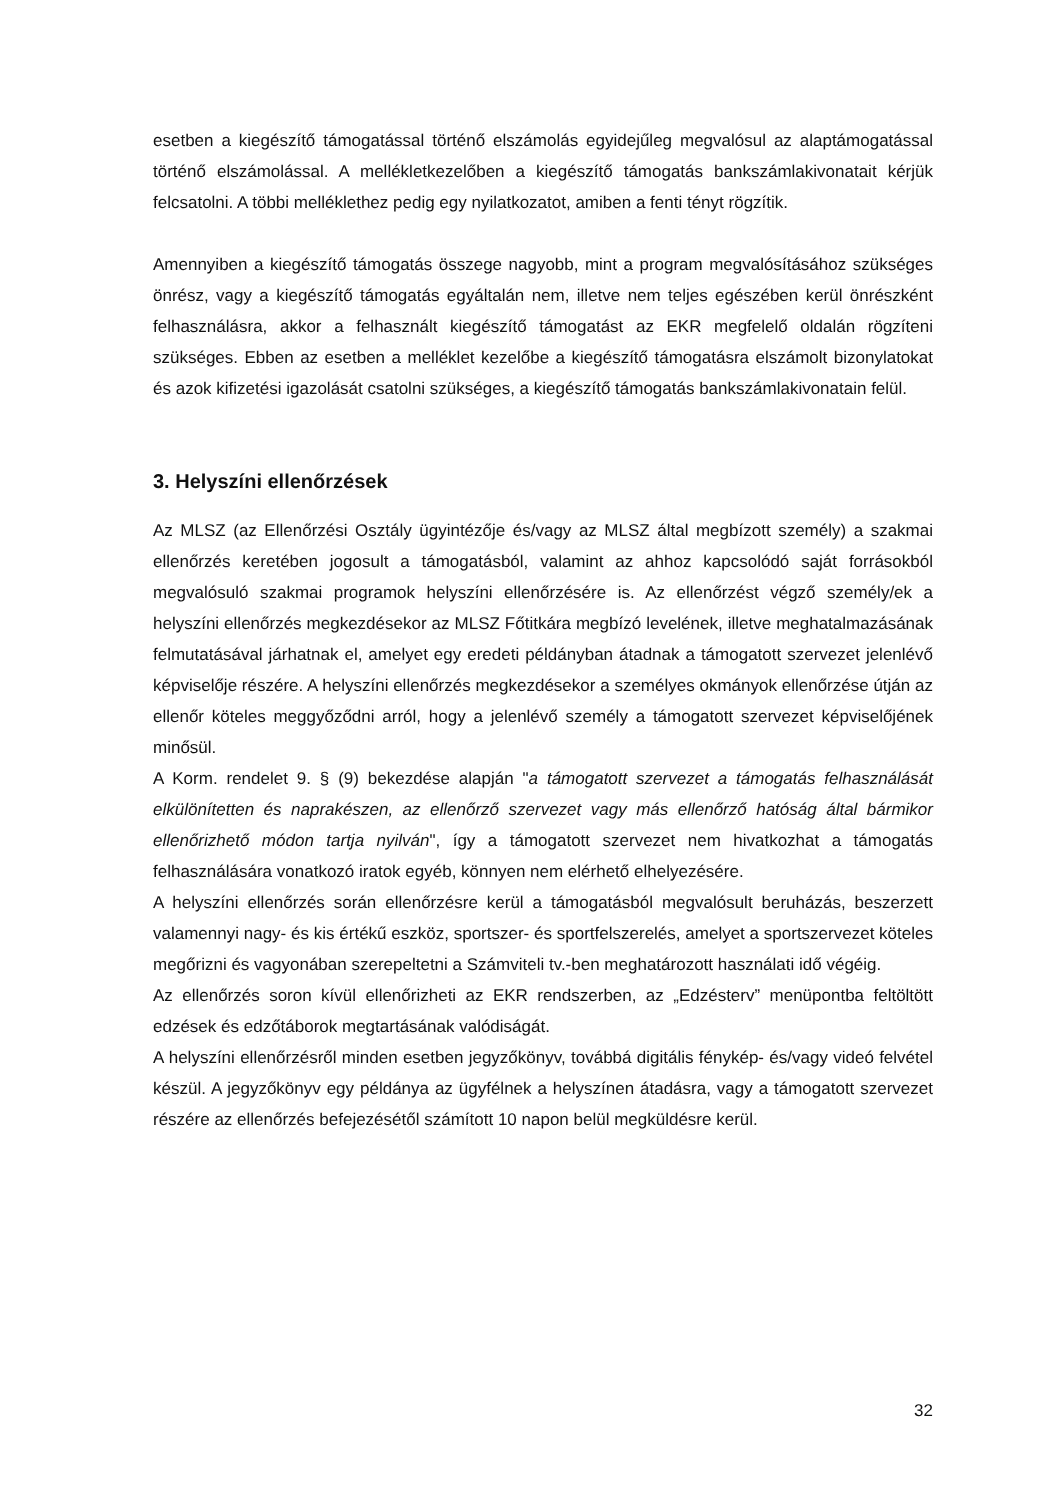esetben a kiegészítő támogatással történő elszámolás egyidejűleg megvalósul az alaptámogatással történő elszámolással. A mellékletkezelőben a kiegészítő támogatás bankszámlakivonatait kérjük felcsatolni. A többi melléklethez pedig egy nyilatkozatot, amiben a fenti tényt rögzítik.
Amennyiben a kiegészítő támogatás összege nagyobb, mint a program megvalósításához szükséges önrész, vagy a kiegészítő támogatás egyáltalán nem, illetve nem teljes egészében kerül önrészként felhasználásra, akkor a felhasznált kiegészítő támogatást az EKR megfelelő oldalán rögzíteni szükséges. Ebben az esetben a melléklet kezelőbe a kiegészítő támogatásra elszámolt bizonylatokat és azok kifizetési igazolását csatolni szükséges, a kiegészítő támogatás bankszámlakivonatain felül.
3. Helyszíni ellenőrzések
Az MLSZ (az Ellenőrzési Osztály ügyintézője és/vagy az MLSZ által megbízott személy) a szakmai ellenőrzés keretében jogosult a támogatásból, valamint az ahhoz kapcsolódó saját forrásokból megvalósuló szakmai programok helyszíni ellenőrzésére is. Az ellenőrzést végző személy/ek a helyszíni ellenőrzés megkezdésekor az MLSZ Főtitkára megbízó levelének, illetve meghatalmazásának felmutatásával járhatnak el, amelyet egy eredeti példányban átadnak a támogatott szervezet jelenlévő képviselője részére. A helyszíni ellenőrzés megkezdésekor a személyes okmányok ellenőrzése útján az ellenőr köteles meggyőződni arról, hogy a jelenlévő személy a támogatott szervezet képviselőjének minősül.
A Korm. rendelet 9. § (9) bekezdése alapján "a támogatott szervezet a támogatás felhasználását elkülönítetten és naprakészen, az ellenőrző szervezet vagy más ellenőrző hatóság által bármikor ellenőrizhető módon tartja nyilván", így a támogatott szervezet nem hivatkozhat a támogatás felhasználására vonatkozó iratok egyéb, könnyen nem elérhető elhelyezésére.
A helyszíni ellenőrzés során ellenőrzésre kerül a támogatásból megvalósult beruházás, beszerzett valamennyi nagy- és kis értékű eszköz, sportszer- és sportfelszerelés, amelyet a sportszervezet köteles megőrizni és vagyonában szerepeltetni a Számviteli tv.-ben meghatározott használati idő végéig.
Az ellenőrzés soron kívül ellenőrizheti az EKR rendszerben, az „Edzésterv” menüpontba feltöltött edzések és edzőtáborok megtartásának valódiságát.
A helyszíni ellenőrzésről minden esetben jegyzőkönyv, továbbá digitális fénykép- és/vagy videó felvétel készül. A jegyzőkönyv egy példánya az ügyfélnek a helyszínen átadásra, vagy a támogatott szervezet részére az ellenőrzés befejezésétől számított 10 napon belül megküldésre kerül.
32